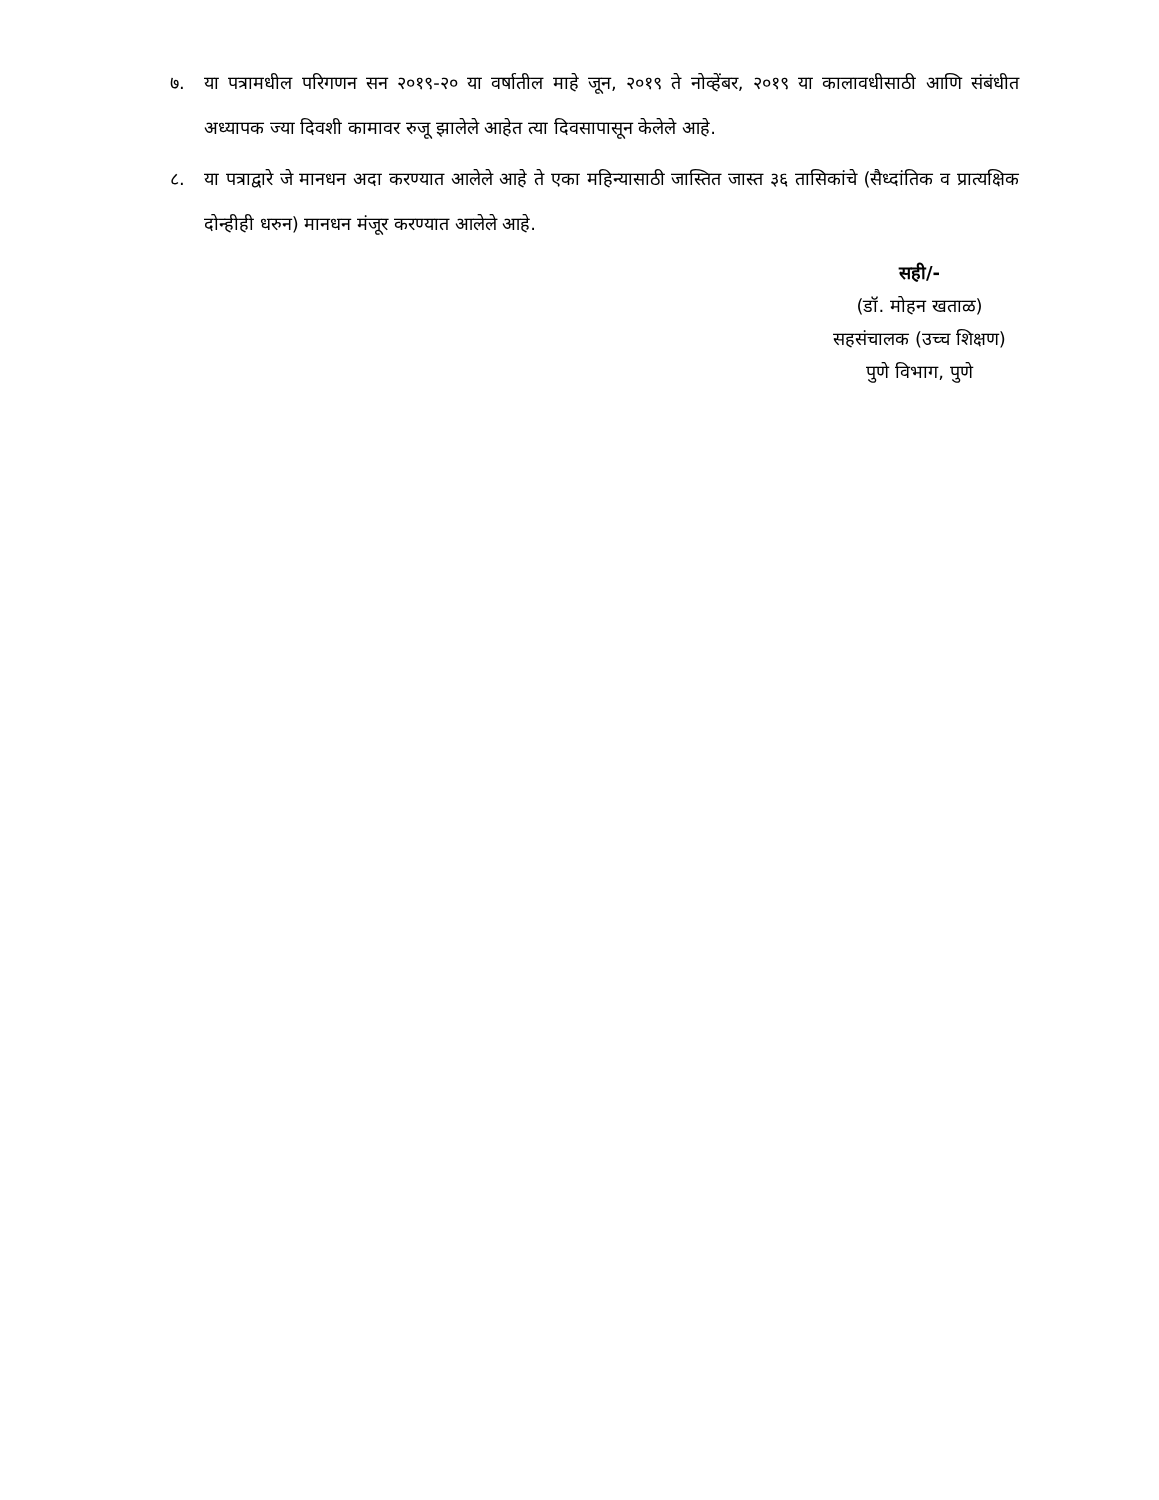७. या पत्रामधील परिगणन सन २०१९-२० या वर्षातील माहे जून, २०१९ ते नोव्हेंबर, २०१९ या कालावधीसाठी आणि संबंधीत अध्यापक ज्या दिवशी कामावर रुजू झालेले आहेत त्या दिवसापासून केलेले आहे.
८. या पत्राद्वारे जे मानधन अदा करण्यात आलेले आहे ते एका महिन्यासाठी जास्तित जास्त ३६ तासिकांचे (सैध्दांतिक व प्रात्यक्षिक दोन्हीही धरुन) मानधन मंजूर करण्यात आलेले आहे.
सही/-
(डॉ. मोहन खताळ)
सहसंचालक (उच्च शिक्षण)
पुणे विभाग, पुणे